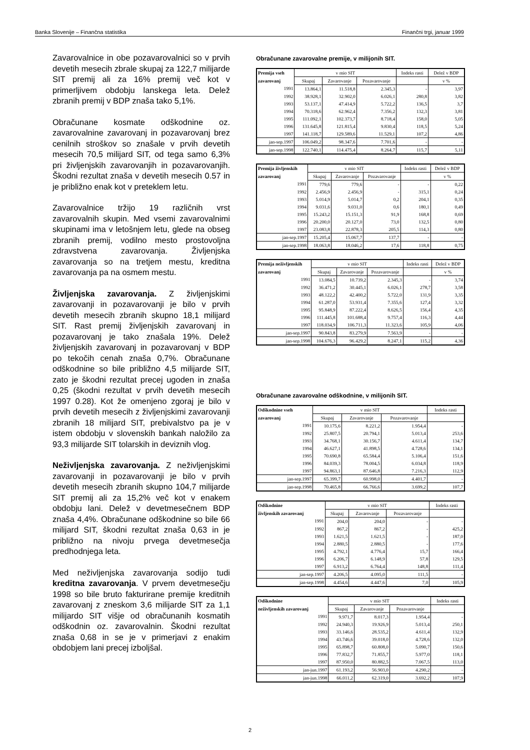Banka Slovenije – Finančna statistika Finančni trgi, januar 1999
Zavarovalnice in obe pozavarovalnici so v prvih devetih mesecih zbrale skupaj za 122,7 milijarde SIT premij ali za 16% premij več kot v primerljivem obdobju lanskega leta. Delež zbranih premij v BDP znaša tako 5,1%.
Obračunane kosmate odškodnine oz. zavarovalnine zavarovanj in pozavarovanj brez cenilnih stroškov so znašale v prvih devetih mesecih 70,5 milijard SIT, od tega samo 6,3% pri življenjskih zavarovanjih in pozavarovanjih. Škodni rezultat znaša v devetih mesecih 0.57 in je približno enak kot v preteklem letu.
Zavarovalnice tržijo 19 različnih vrst zavarovalnih skupin. Med vsemi zavarovalnimi skupinami ima v letošnjem letu, glede na obseg zbranih premij, vodilno mesto prostovoljna zdravstvena zavarovanja. Življenjska zavarovanja so na tretjem mestu, kreditna zavarovanja pa na osmem mestu.
Življenjska zavarovanja. Z življenjskimi zavarovanji in pozavarovanji je bilo v prvih devetih mesecih zbranih skupno 18,1 milijard SIT. Rast premij življenjskih zavarovanj in pozavarovanj je tako znašala 19%. Delež življenjskih zavarovanj in pozavarovanj v BDP po tekočih cenah znaša 0,7%. Obračunane odškodnine so bile približno 4,5 milijarde SIT, zato je škodni rezultat precej ugoden in znaša 0,25 (škodni rezultat v prvih devetih mesecih 1997 0.28). Kot že omenjeno zgoraj je bilo v prvih devetih mesecih z življenjskimi zavarovanji zbranih 18 milijard SIT, prebivalstvo pa je v istem obdobju v slovenskih bankah naložilo za 93,3 milijarde SIT tolarskih in deviznih vlog.
Neživljenjska zavarovanja. Z neživljenjskimi zavarovanji in pozavarovanji je bilo v prvih devetih mesecih zbranih skupno 104,7 milijarde SIT premij ali za 15,2% več kot v enakem obdobju lani. Delež v devetmesečnem BDP znaša 4,4%. Obračunane odškodnine so bile 66 milijard SIT, škodni rezultat znaša 0,63 in je približno na nivoju prvega devetmesečja predhodnjega leta.
Med neživljenjska zavarovanja sodijo tudi kreditna zavarovanja. V prvem devetmesečju 1998 so bile bruto fakturirane premije kreditnih zavarovanj z zneskom 3,6 milijarde SIT za 1,1 milijardo SIT višje od obračunanih kosmatih odškodnin oz. zavarovalnin. Škodni rezultat znaša 0,68 in se je v primerjavi z enakim obdobjem lani precej izboljšal.
Obračunane zavarovalne premije, v milijonih SIT.
| Premija vseh | v mio SIT | | | Indeks rasti | Delež v BDP |
| --- | --- | --- | --- | --- | --- |
| zavarovanj | Skupaj | Zavarovanje | Pozavarovanje | | v % |
| 1991 | 13.864,1 | 11.518,8 | 2.345,3 | - | 3,97 |
| 1992 | 38.928,1 | 32.902,0 | 6.026,1 | 280,8 | 3,82 |
| 1993 | 53.137,1 | 47.414,9 | 5.722,2 | 136,5 | 3,7 |
| 1994 | 70.318,6 | 62.962,4 | 7.356,2 | 132,3 | 3,81 |
| 1995 | 111.092,1 | 102.373,7 | 8.718,4 | 158,0 | 5,05 |
| 1996 | 131.645,8 | 121.815,4 | 9.830,4 | 118,5 | 5,24 |
| 1997 | 141.118,7 | 129.589,6 | 11.529,1 | 107,2 | 4,86 |
| jan-sep.1997 | 106.049,2 | 98.347,6 | 7.701,6 | - | - |
| jan-sep.1998 | 122.740,1 | 114.475,4 | 8.264,7 | 115,7 | 5,11 |
| Premija življenskih | v mio SIT | | | Indeks rasti | Delež v BDP |
| --- | --- | --- | --- | --- | --- |
| zavarovanj | Skupaj | Zavarovanje | Pozavarovanje | | v % |
| 1991 | 779,6 | 779,6 | - | - | 0,22 |
| 1992 | 2.456,9 | 2.456,9 | - | 315,1 | 0,24 |
| 1993 | 5.014,9 | 5.014,7 | 0,2 | 204,1 | 0,35 |
| 1994 | 9.031,6 | 9.031,0 | 0,6 | 180,1 | 0,49 |
| 1995 | 15.243,2 | 15.151,3 | 91,9 | 168,8 | 0,69 |
| 1996 | 20.200,0 | 20.127,0 | 73,0 | 132,5 | 0,80 |
| 1997 | 23.083,8 | 22.878,3 | 205,5 | 114,3 | 0,80 |
| jan-sep.1997 | 15.205,4 | 15.067,7 | 137,7 | - | - |
| jan-sep.1998 | 18.063,8 | 18.046,2 | 17,6 | 118,8 | 0,75 |
| Premija neživljenskih | v mio SIT | | | Indeks rasti | Delež v BDP |
| --- | --- | --- | --- | --- | --- |
| zavarovanj | Skupaj | Zavarovanje | Pozavarovanje | | v % |
| 1991 | 13.084,5 | 10.739,2 | 2.345,3 | - | 3,74 |
| 1992 | 36.471,2 | 30.445,1 | 6.026,1 | 278,7 | 3,58 |
| 1993 | 48.122,2 | 42.400,2 | 5.722,0 | 131,9 | 3,35 |
| 1994 | 61.287,0 | 53.931,4 | 7.355,6 | 127,4 | 3,32 |
| 1995 | 95.848,9 | 87.222,4 | 8.626,5 | 156,4 | 4,35 |
| 1996 | 111.445,8 | 101.688,4 | 9.757,4 | 116,3 | 4,44 |
| 1997 | 118.034,9 | 106.711,3 | 11.323,6 | 105,9 | 4,06 |
| jan-sep.1997 | 90.843,8 | 83.279,9 | 7.563,9 | - | - |
| jan-sep.1998 | 104.676,3 | 96.429,2 | 8.247,1 | 115,2 | 4,36 |
Obračunane zavarovalne odškodnine, v milijonih SIT.
| Odškodnine vseh | v mio SIT | | | Indeks rasti |
| --- | --- | --- | --- | --- |
| zavarovanj | Skupaj | Zavarovanje | Pozavarovanje | |
| 1991 | 10.175,6 | 8.221,2 | 1.954,4 | - |
| 1992 | 25.807,5 | 20.794,1 | 5.013,4 | 253,6 |
| 1993 | 34.768,1 | 30.156,7 | 4.611,4 | 134,7 |
| 1994 | 46.627,1 | 41.898,5 | 4.728,6 | 134,1 |
| 1995 | 70.690,8 | 65.584,4 | 5.106,4 | 151,6 |
| 1996 | 84.039,3 | 78.004,5 | 6.034,8 | 118,9 |
| 1997 | 94.863,1 | 87.646,8 | 7.216,3 | 112,9 |
| jan-sep.1997 | 65.399,7 | 60.998,0 | 4.401,7 | - |
| jan-sep.1998 | 70.465,8 | 66.766,6 | 3.699,2 | 107,7 |
| Odškodnine | v mio SIT | | | Indeks rasti |
| --- | --- | --- | --- | --- |
| življenskih zavarovanj | Skupaj | Zavarovanje | Pozavarovanje | |
| 1991 | 204,0 | 204,0 | - | - |
| 1992 | 867,2 | 867,2 | - | 425,2 |
| 1993 | 1.621,5 | 1.621,5 | - | 187,0 |
| 1994 | 2.880,5 | 2.880,5 | - | 177,6 |
| 1995 | 4.792,1 | 4.776,4 | 15,7 | 166,4 |
| 1996 | 6.206,7 | 6.148,9 | 57,8 | 129,5 |
| 1997 | 6.913,2 | 6.764,4 | 148,8 | 111,4 |
| jan-sep.1997 | 4.206,5 | 4.095,0 | 111,5 | - |
| jan-sep.1998 | 4.454,6 | 4.447,6 | 7,0 | 105,9 |
| Odškodnine | v mio SIT | | | Indeks rasti |
| --- | --- | --- | --- | --- |
| neživljenskih zavarovanj | Skupaj | Zavarovanje | Pozavarovanje | |
| 1991 | 9.971,7 | 8.017,3 | 1.954,4 | - |
| 1992 | 24.940,3 | 19.926,9 | 5.013,4 | 250,1 |
| 1993 | 33.146,6 | 28.535,2 | 4.611,4 | 132,9 |
| 1994 | 43.746,6 | 39.018,0 | 4.728,6 | 132,0 |
| 1995 | 65.898,7 | 60.808,0 | 5.090,7 | 150,6 |
| 1996 | 77.832,7 | 71.855,7 | 5.977,0 | 118,1 |
| 1997 | 87.950,0 | 80.882,5 | 7.067,5 | 113,0 |
| jan-jun.1997 | 61.193,2 | 56.903,0 | 4.290,2 | - |
| jan-jun.1998 | 66.011,2 | 62.319,0 | 3.692,2 | 107,9 |
2